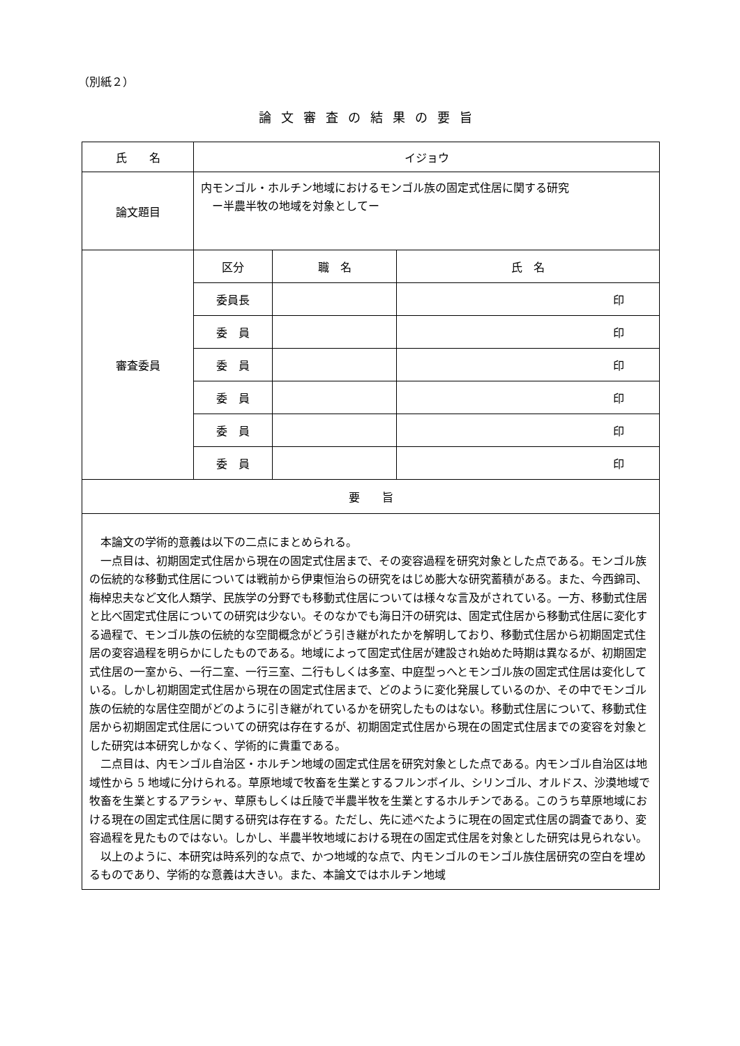（別紙２）
論文審査の結果の要旨
| 氏 名 | イジョウ | | |
| 論文題目 | 内モンゴル・ホルチン地域におけるモンゴル族の固定式住居に関する研究 ー半農半牧の地域を対象としてー | | |
| 審査委員 | 区分 | 職 名 | 氏 名 |
| | 委員長 | | 印 |
| | 委 員 | | 印 |
| | 委 員 | | 印 |
| | 委 員 | | 印 |
| | 委 員 | | 印 |
| | 委 員 | | 印 |
| 要 旨 | | | |
| 本論文の学術的意義は以下の二点にまとめられる。 一点目は、初期固定式住居から現在の固定式住居まで、その変容過程を研究対象とした点である。モンゴル族の伝統的な移動式住居については戦前から伊東恒治らの研究をはじめ膨大な研究蓄積がある。また、今西錦司、梅棹忠夫など文化人類学、民族学の分野でも移動式住居については様々な言及がされている。一方、移動式住居と比べ固定式住居についての研究は少ない。そのなかでも海日汗の研究は、固定式住居から移動式住居に変化する過程で、モンゴル族の伝統的な空間概念がどう引き継がれたかを解明しており、移動式住居から初期固定式住居の変容過程を明らかにしたものである。地域によって固定式住居が建設され始めた時期は異なるが、初期固定式住居の一室から、一行二室、一行三室、二行もしくは多室、中庭型っへとモンゴル族の固定式住居は変化している。しかし初期固定式住居から現在の固定式住居まで、どのように変化発展しているのか、その中でモンゴル族の伝統的な居住空間がどのように引き継がれているかを研究したものはない。移動式住居について、移動式住居から初期固定式住居についての研究は存在するが、初期固定式住居から現在の固定式住居までの変容を対象とした研究は本研究しかなく、学術的に貴重である。 二点目は、内モンゴル自治区・ホルチン地域の固定式住居を研究対象とした点である。内モンゴル自治区は地域性から 5 地域に分けられる。草原地域で牧畜を生業とするフルンボイル、シリンゴル、オルドス、沙漠地域で牧畜を生業とするアラシャ、草原もしくは丘陵で半農半牧を生業とするホルチンである。このうち草原地域における現在の固定式住居に関する研究は存在する。ただし、先に述べたように現在の固定式住居の調査であり、変容過程を見たものではない。しかし、半農半牧地域における現在の固定式住居を対象とした研究は見られない。 以上のように、本研究は時系列的な点で、かつ地域的な点で、内モンゴルのモンゴル族住居研究の空白を埋めるものであり、学術的な意義は大きい。また、本論文ではホルチン地域 | | | |